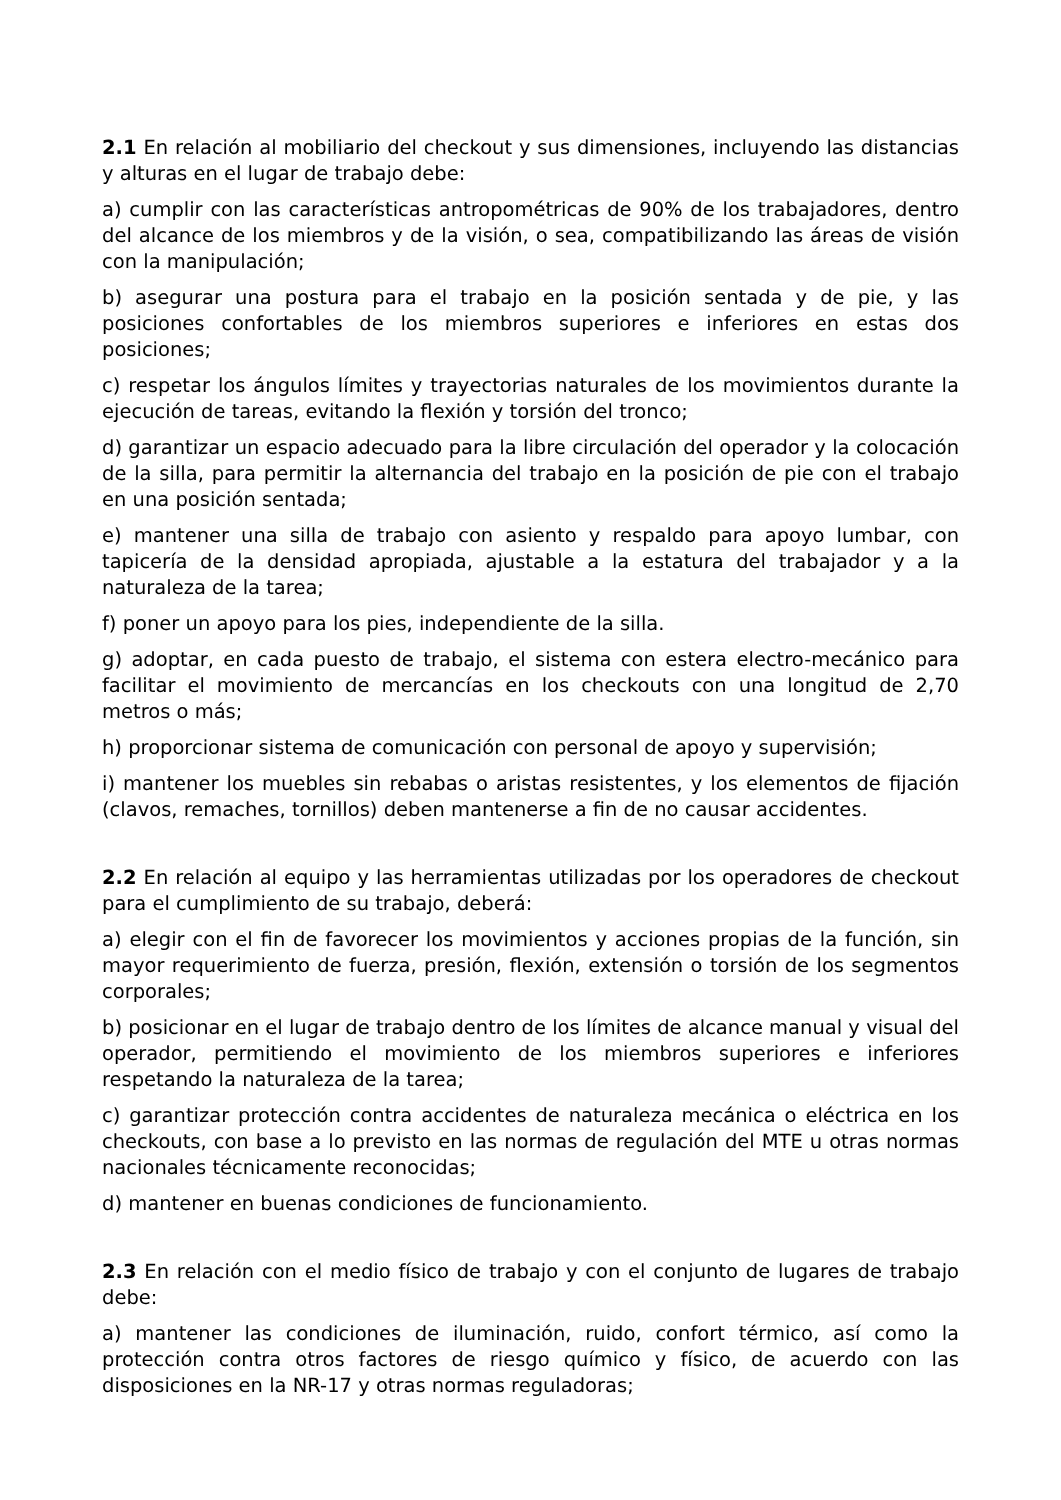2.1 En relación al mobiliario del checkout y sus dimensiones, incluyendo las distancias y alturas en el lugar de trabajo debe:
a) cumplir con las características antropométricas de 90% de los trabajadores, dentro del alcance de los miembros y de la visión, o sea, compatibilizando las áreas de visión con la manipulación;
b) asegurar una postura para el trabajo en la posición sentada y de pie, y las posiciones confortables de los miembros superiores e inferiores en estas dos posiciones;
c) respetar los ángulos límites y trayectorias naturales de los movimientos durante la ejecución de tareas, evitando la flexión y torsión del tronco;
d) garantizar un espacio adecuado para la libre circulación del operador y la colocación de la silla, para permitir la alternancia del trabajo en la posición de pie con el trabajo en una posición sentada;
e) mantener una silla de trabajo con asiento y respaldo para apoyo lumbar, con tapicería de la densidad apropiada, ajustable a la estatura del trabajador y a la naturaleza de la tarea;
f) poner un apoyo para los pies, independiente de la silla.
g) adoptar, en cada puesto de trabajo, el sistema con estera electro-mecánico para facilitar el movimiento de mercancías en los checkouts con una longitud de 2,70 metros o más;
h) proporcionar sistema de comunicación con personal de apoyo y supervisión;
i) mantener los muebles sin rebabas o aristas resistentes, y los elementos de fijación (clavos, remaches, tornillos) deben mantenerse a fin de no causar accidentes.
2.2 En relación al equipo y las herramientas utilizadas por los operadores de checkout para el cumplimiento de su trabajo, deberá:
a) elegir con el fin de favorecer los movimientos y acciones propias de la función, sin mayor requerimiento de fuerza, presión, flexión, extensión o torsión de los segmentos corporales;
b) posicionar en el lugar de trabajo dentro de los límites de alcance manual y visual del operador, permitiendo el movimiento de los miembros superiores e inferiores respetando la naturaleza de la tarea;
c) garantizar protección contra accidentes de naturaleza mecánica o eléctrica en los checkouts, con base a lo previsto en las normas de regulación del MTE u otras normas nacionales técnicamente reconocidas;
d) mantener en buenas condiciones de funcionamiento.
2.3 En relación con el medio físico de trabajo y con el conjunto de lugares de trabajo debe:
a) mantener las condiciones de iluminación, ruido, confort térmico, así como la protección contra otros factores de riesgo químico y físico, de acuerdo con las disposiciones en la NR-17 y otras normas reguladoras;